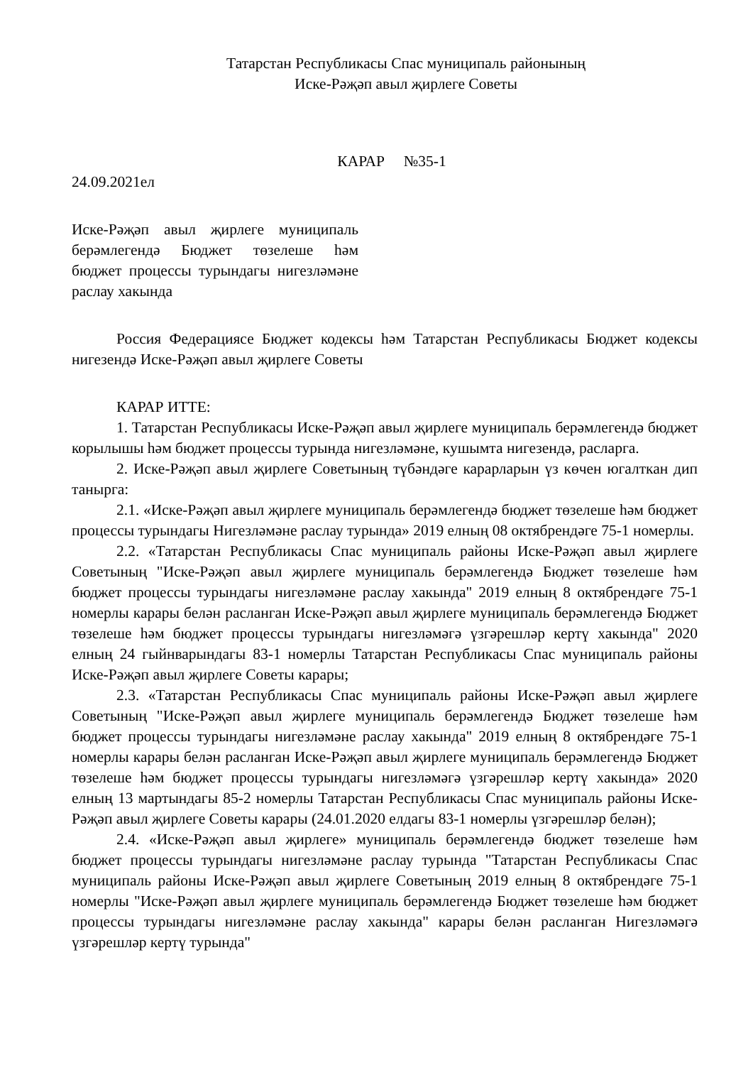Татарстан Республикасы Спас муниципаль районының
Иске-Рәҗәп авыл җирлеге Советы
КАРАР №35-1
24.09.2021ел
Иске-Рәҗәп авыл җирлеге муниципаль берәмлегендә Бюджет төзелеше һәм бюджет процессы турындагы нигезләмәне раслау хакында
Россия Федерациясе Бюджет кодексы һәм Татарстан Республикасы Бюджет кодексы нигезендә Иске-Рәҗәп авыл җирлеге Советы
КАРАР ИТТЕ:
1. Татарстан Республикасы Иске-Рәҗәп авыл җирлеге муниципаль берәмлегендә бюджет корылышы һәм бюджет процессы турында нигезләмәне, кушымта нигезендә, расларга.
2. Иске-Рәҗәп авыл җирлеге Советының түбәндәге карарларын үз көчен югалткан дип танырга:
2.1. «Иске-Рәҗәп авыл җирлеге муниципаль берәмлегендә бюджет төзелеше һәм бюджет процессы турындагы Нигезләмәне раслау турында» 2019 елның 08 октябрендәге 75-1 номерлы.
2.2. «Татарстан Республикасы Спас муниципаль районы Иске-Рәҗәп авыл җирлеге Советының "Иске-Рәҗәп авыл җирлеге муниципаль берәмлегендә Бюджет төзелеше һәм бюджет процессы турындагы нигезләмәне раслау хакында" 2019 елның 8 октябрендәге 75-1 номерлы карары белән расланган Иске-Рәҗәп авыл җирлеге муниципаль берәмлегендә Бюджет төзелеше һәм бюджет процессы турындагы нигезләмәгә үзгәрешләр кертү хакында" 2020 елның 24 гыйнварындагы 83-1 номерлы Татарстан Республикасы Спас муниципаль районы Иске-Рәҗәп авыл җирлеге Советы карары;
2.3. «Татарстан Республикасы Спас муниципаль районы Иске-Рәҗәп авыл җирлеге Советының "Иске-Рәҗәп авыл җирлеге муниципаль берәмлегендә Бюджет төзелеше һәм бюджет процессы турындагы нигезләмәне раслау хакында" 2019 елның 8 октябрендәге 75-1 номерлы карары белән расланган Иске-Рәҗәп авыл җирлеге муниципаль берәмлегендә Бюджет төзелеше һәм бюджет процессы турындагы нигезләмәгә үзгәрешләр кертү хакында» 2020 елның 13 мартындагы 85-2 номерлы Татарстан Республикасы Спас муниципаль районы Иске-Рәҗәп авыл җирлеге Советы карары (24.01.2020 елдагы 83-1 номерлы үзгәрешләр белән);
2.4. «Иске-Рәҗәп авыл җирлеге» муниципаль берәмлегендә бюджет төзелеше һәм бюджет процессы турындагы нигезләмәне раслау турында "Татарстан Республикасы Спас муниципаль районы Иске-Рәҗәп авыл җирлеге Советының 2019 елның 8 октябрендәге 75-1 номерлы "Иске-Рәҗәп авыл җирлеге муниципаль берәмлегендә Бюджет төзелеше һәм бюджет процессы турындагы нигезләмәне раслау хакында" карары белән расланган Нигезләмәгә үзгәрешләр кертү турында"